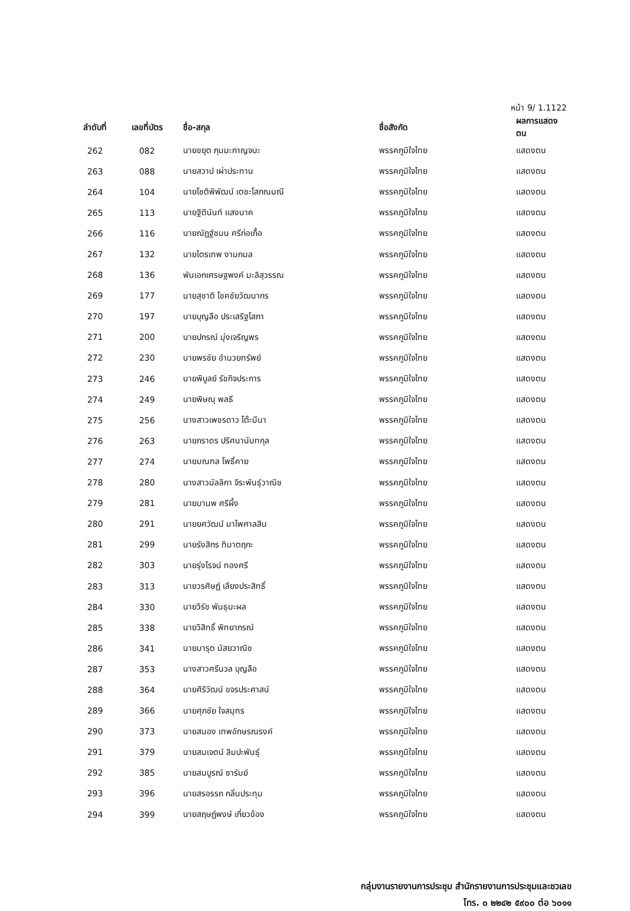หน้า 9/ 1.1122
| ลำดับที่ | เลขที่บัตร | ชื่อ-สกุล | ชื่อสังกัด | ผลการแสดงตน |
| --- | --- | --- | --- | --- |
| 262 | 082 | นายขยุต ภุมมะกาญจนะ | พรรคภูมิใจไทย | แสดงตน |
| 263 | 088 | นายสวาป เผ่าประทาน | พรรคภูมิใจไทย | แสดงตน |
| 264 | 104 | นายโชติพิพัฒน์ เตชะโสภณมณี | พรรคภูมิใจไทย | แสดงตน |
| 265 | 113 | นายฐิตินันท์ แสงนาค | พรรคภูมิใจไทย | แสดงตน |
| 266 | 116 | นายณัฏฐ์ชนน ศรีก่อเกื้อ | พรรคภูมิใจไทย | แสดงตน |
| 267 | 132 | นายไตรเทพ งามกมล | พรรคภูมิใจไทย | แสดงตน |
| 268 | 136 | พันเอกเศรษฐพงค์ มะลิสุวรรณ | พรรคภูมิใจไทย | แสดงตน |
| 269 | 177 | นายสุชาติ โชคชัยวัฒนากร | พรรคภูมิใจไทย | แสดงตน |
| 270 | 197 | นายบุญลือ ประเสริฐโสภา | พรรคภูมิใจไทย | แสดงตน |
| 271 | 200 | นายปกรณ์ มุ่งเจริญพร | พรรคภูมิใจไทย | แสดงตน |
| 272 | 230 | นายพรชัย อำนวยทรัพย์ | พรรคภูมิใจไทย | แสดงตน |
| 273 | 246 | นายพิบูลย์ รัชกิจประการ | พรรคภูมิใจไทย | แสดงตน |
| 274 | 249 | นายพิษณุ พลธี | พรรคภูมิใจไทย | แสดงตน |
| 275 | 256 | นางสาวเพชรดาว โต๊ะมีนา | พรรคภูมิใจไทย | แสดงตน |
| 276 | 263 | นายภราดร ปริศนานันทกุล | พรรคภูมิใจไทย | แสดงตน |
| 277 | 274 | นายมณฑล โพธิ์คาย | พรรคภูมิใจไทย | แสดงตน |
| 278 | 280 | นางสาวมัลลิกา จิระพันธุ์วาณิช | พรรคภูมิใจไทย | แสดงตน |
| 279 | 281 | นายมานพ ศรีผึ้ง | พรรคภูมิใจไทย | แสดงตน |
| 280 | 291 | นายยศวัฒน์ มาไพศาลสิน | พรรคภูมิใจไทย | แสดงตน |
| 281 | 299 | นายรังสิกร ทิมาตฤกะ | พรรคภูมิใจไทย | แสดงตน |
| 282 | 303 | นายรุ่งโรจน์ ทองศรี | พรรคภูมิใจไทย | แสดงตน |
| 283 | 313 | นายวรศิษฏ์ เลียงประสิทธิ์ | พรรคภูมิใจไทย | แสดงตน |
| 284 | 330 | นายวิรัช พันธุมะผล | พรรคภูมิใจไทย | แสดงตน |
| 285 | 338 | นายวิสิทธิ์ พิทยาภรณ์ | พรรคภูมิใจไทย | แสดงตน |
| 286 | 341 | นายมารุต มัสยวาณิช | พรรคภูมิใจไทย | แสดงตน |
| 287 | 353 | นางสาวศรีนวล บุญลือ | พรรคภูมิใจไทย | แสดงตน |
| 288 | 364 | นายศิริวัฒน์ ขจรประศาสน์ | พรรคภูมิใจไทย | แสดงตน |
| 289 | 366 | นายศุภชัย ใจสมุทร | พรรคภูมิใจไทย | แสดงตน |
| 290 | 373 | นายสนอง เทพอักษรณรงค์ | พรรคภูมิใจไทย | แสดงตน |
| 291 | 379 | นายสมเจตน์ ลิมปะพันธุ์ | พรรคภูมิใจไทย | แสดงตน |
| 292 | 385 | นายสมบูรณ์ ซารัมย์ | พรรคภูมิใจไทย | แสดงตน |
| 293 | 396 | นายสรอรรถ กลิ่นประทุม | พรรคภูมิใจไทย | แสดงตน |
| 294 | 399 | นายสฤษฏ์พงษ์ เกี่ยวข้อง | พรรคภูมิใจไทย | แสดงตน |
กลุ่มงานรายงานการประชุม สำนักรายงานการประชุมและชวเลข
โทร. ๐ ๒๒๔๒ ๕๙๐๐ ต่อ ๖๐๑๑